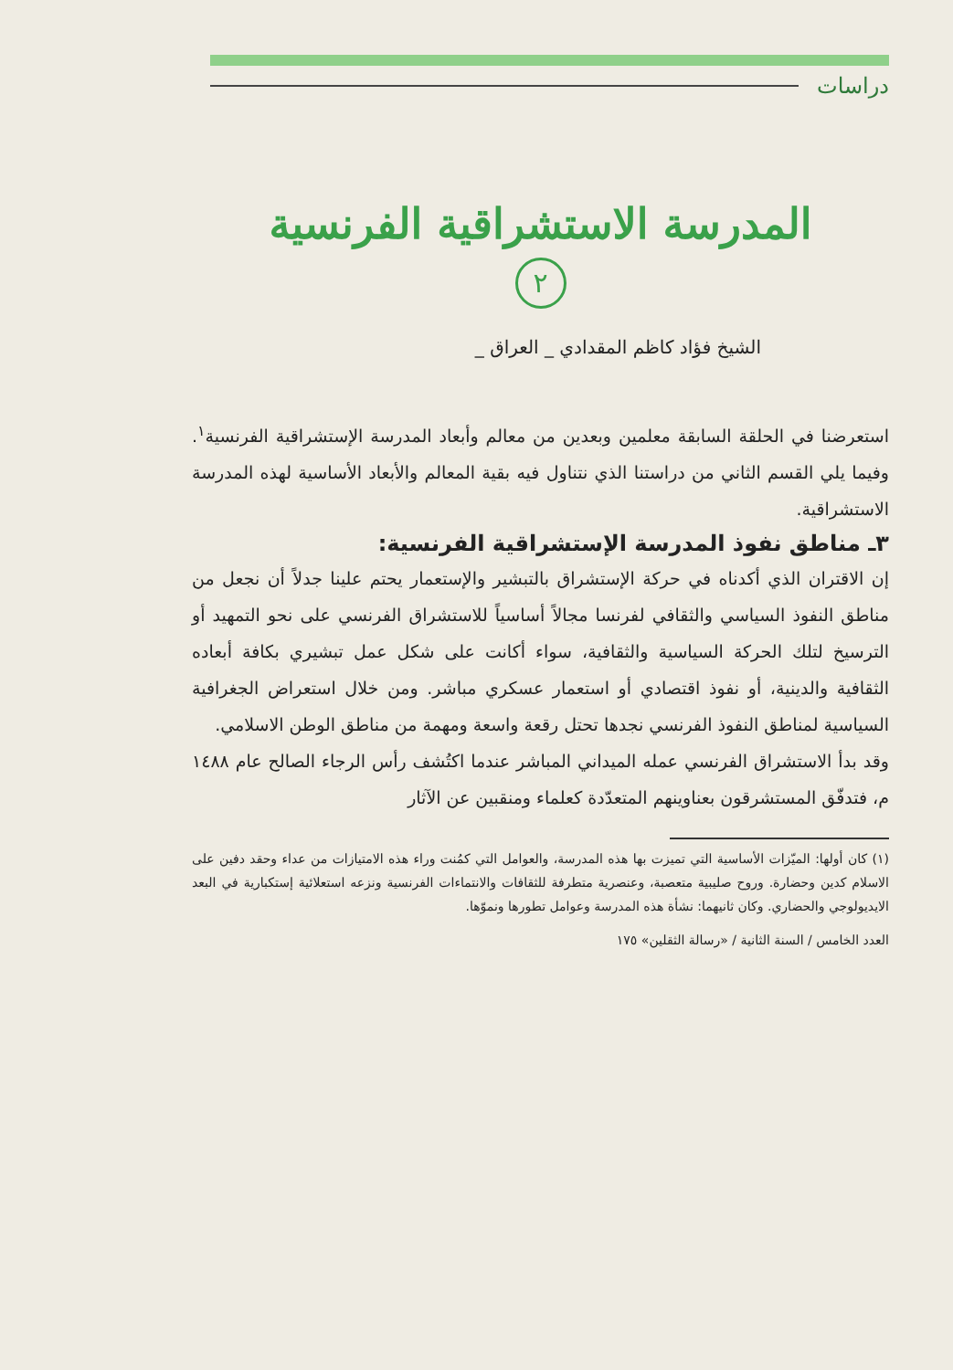دراسات
المدرسة الاستشراقية الفرنسية
٢
الشيخ فؤاد كاظم المقدادي _ العراق _
استعرضنا في الحلقة السابقة معلمين وبعدين من معالم وأبعاد المدرسة الإستشراقية الفرنسية<sup>١</sup>. وفيما يلي القسم الثاني من دراستنا الذي نتناول فيه بقية المعالم والأبعاد الأساسية لهذه المدرسة الاستشراقية.
٣ـ مناطق نفوذ المدرسة الإستشراقية الفرنسية:
إن الاقتران الذي أكدناه في حركة الإستشراق بالتبشير والإستعمار يحتم علينا جدلاً أن نجعل من مناطق النفوذ السياسي والثقافي لفرنسا مجالاً أساسياً للاستشراق الفرنسي على نحو التمهيد أو الترسيخ لتلك الحركة السياسية والثقافية، سواء أكانت على شكل عمل تبشيري بكافة أبعاده الثقافية والدينية، أو نفوذ اقتصادي أو استعمار عسكري مباشر. ومن خلال استعراض الجغرافية السياسية لمناطق النفوذ الفرنسي نجدها تحتل رقعة واسعة ومهمة من مناطق الوطن الاسلامي.
وقد بدأ الاستشراق الفرنسي عمله الميداني المباشر عندما اكتُشف رأس الرجاء الصالح عام ١٤٨٨ م، فتدفّق المستشرقون بعناوينهم المتعدّدة كعلماء ومنقبين عن الآثار
(١) كان أولها: الميّزات الأساسية التي تميزت بها هذه المدرسة، والعوامل التي كمُنت وراء هذه الامتيازات من عداء وحقد دفين على الاسلام كدين وحضارة. وروح صليبية متعصبة، وعنصرية متطرفة للثقافات والانتماءات الفرنسية ونزعه استعلائية إستكبارية في البعد الايديولوجي والحضاري. وكان ثانيهما: نشأة هذه المدرسة وعوامل تطورها ونموّها.
العدد الخامس / السنة الثانية / «رسالة الثقلين» ١٧٥